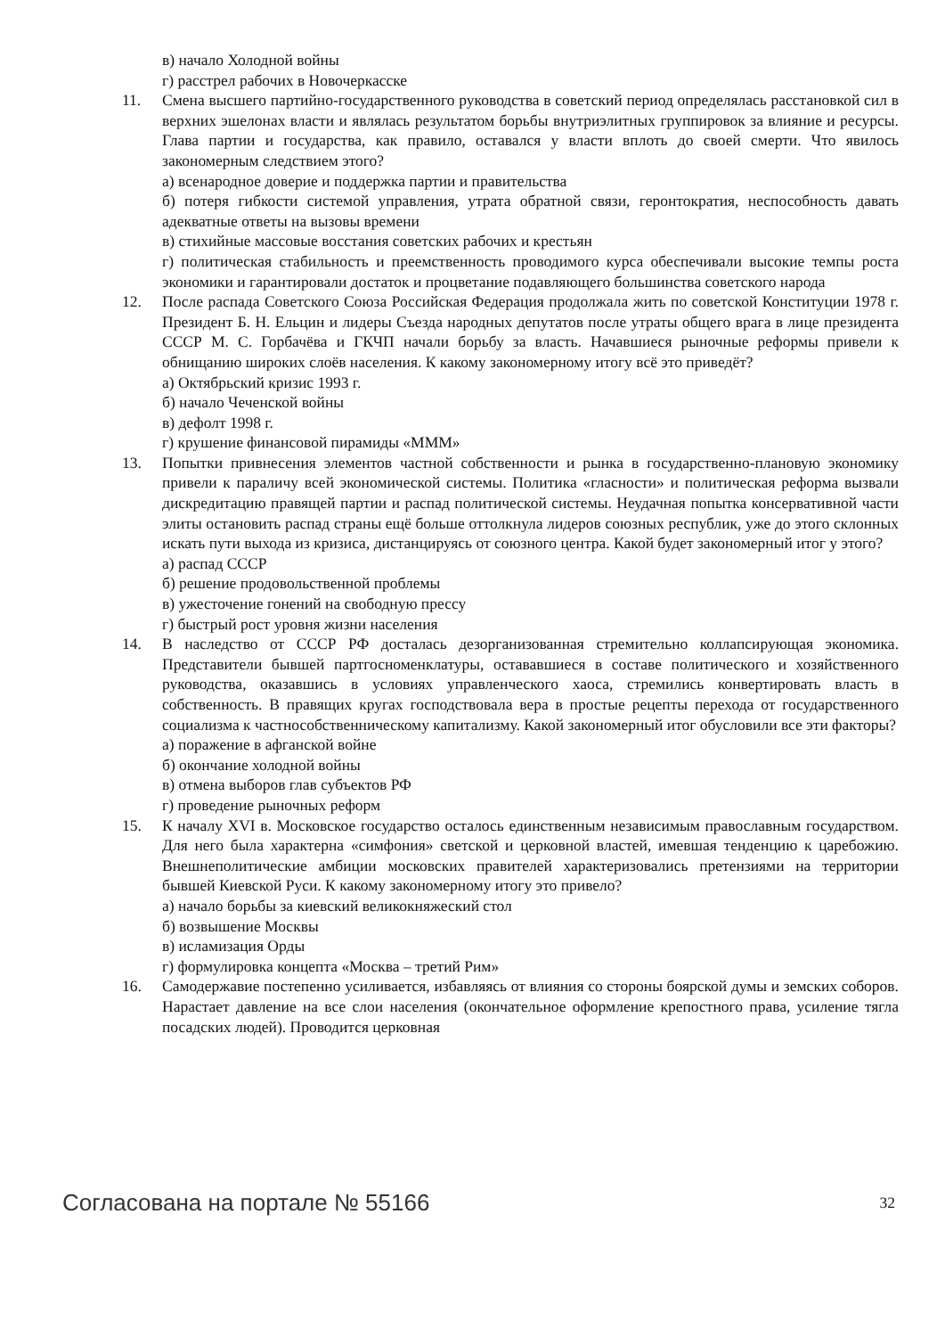в) начало Холодной войны
г) расстрел рабочих в Новочеркасске
11. Смена высшего партийно-государственного руководства в советский период определялась расстановкой сил в верхних эшелонах власти и являлась результатом борьбы внутриэлитных группировок за влияние и ресурсы. Глава партии и государства, как правило, оставался у власти вплоть до своей смерти. Что явилось закономерным следствием этого?
а) всенародное доверие и поддержка партии и правительства
б) потеря гибкости системой управления, утрата обратной связи, геронтократия, неспособность давать адекватные ответы на вызовы времени
в) стихийные массовые восстания советских рабочих и крестьян
г) политическая стабильность и преемственность проводимого курса обеспечивали высокие темпы роста экономики и гарантировали достаток и процветание подавляющего большинства советского народа
12. После распада Советского Союза Российская Федерация продолжала жить по советской Конституции 1978 г. Президент Б. Н. Ельцин и лидеры Съезда народных депутатов после утраты общего врага в лице президента СССР М. С. Горбачёва и ГКЧП начали борьбу за власть. Начавшиеся рыночные реформы привели к обнищанию широких слоёв населения. К какому закономерному итогу всё это приведёт?
а) Октябрьский кризис 1993 г.
б) начало Чеченской войны
в) дефолт 1998 г.
г) крушение финансовой пирамиды «МММ»
13. Попытки привнесения элементов частной собственности и рынка в государственно-плановую экономику привели к параличу всей экономической системы. Политика «гласности» и политическая реформа вызвали дискредитацию правящей партии и распад политической системы. Неудачная попытка консервативной части элиты остановить распад страны ещё больше оттолкнула лидеров союзных республик, уже до этого склонных искать пути выхода из кризиса, дистанцируясь от союзного центра. Какой будет закономерный итог у этого?
а) распад СССР
б) решение продовольственной проблемы
в) ужесточение гонений на свободную прессу
г) быстрый рост уровня жизни населения
14. В наследство от СССР РФ досталась дезорганизованная стремительно коллапсирующая экономика. Представители бывшей партгосноменклатуры, остававшиеся в составе политического и хозяйственного руководства, оказавшись в условиях управленческого хаоса, стремились конвертировать власть в собственность. В правящих кругах господствовала вера в простые рецепты перехода от государственного социализма к частнособственническому капитализму. Какой закономерный итог обусловили все эти факторы?
а) поражение в афганской войне
б) окончание холодной войны
в) отмена выборов глав субъектов РФ
г) проведение рыночных реформ
15. К началу XVI в. Московское государство осталось единственным независимым православным государством. Для него была характерна «симфония» светской и церковной властей, имевшая тенденцию к царебожию. Внешнеполитические амбиции московских правителей характеризовались претензиями на территории бывшей Киевской Руси. К какому закономерному итогу это привело?
а) начало борьбы за киевский великокняжеский стол
б) возвышение Москвы
в) исламизация Орды
г) формулировка концепта «Москва – третий Рим»
16. Самодержавие постепенно усиливается, избавляясь от влияния со стороны боярской думы и земских соборов. Нарастает давление на все слои населения (окончательное оформление крепостного права, усиление тягла посадских людей). Проводится церковная
Согласована на портале № 55166 32